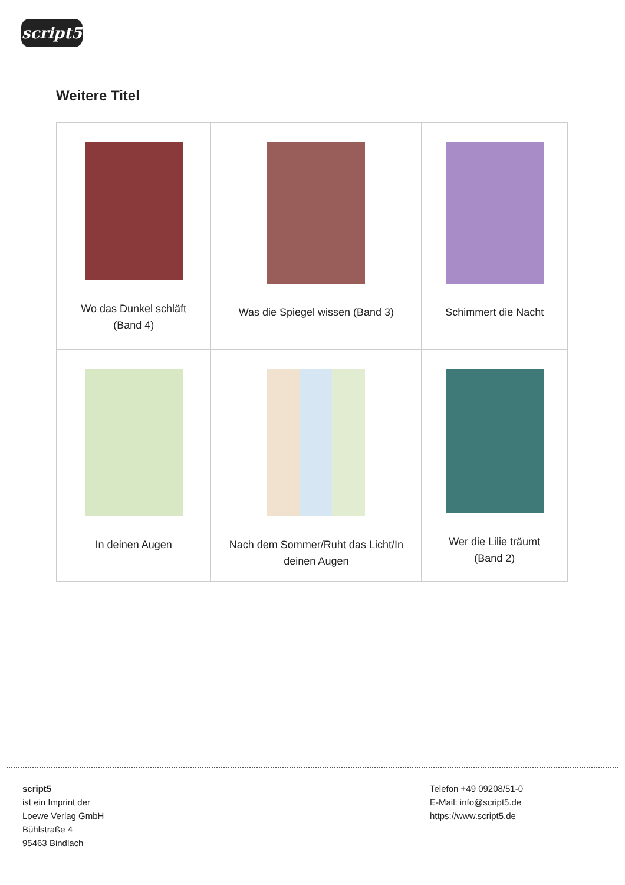script5
Weitere Titel
| Wo das Dunkel schläft (Band 4) | Was die Spiegel wissen (Band 3) | Schimmert die Nacht |
| In deinen Augen | Nach dem Sommer/Ruht das Licht/In deinen Augen | Wer die Lilie träumt (Band 2) |
script5
ist ein Imprint der
Loewe Verlag GmbH
Bühlstraße 4
95463 Bindlach
Telefon +49 09208/51-0
E-Mail: info@script5.de
https://www.script5.de